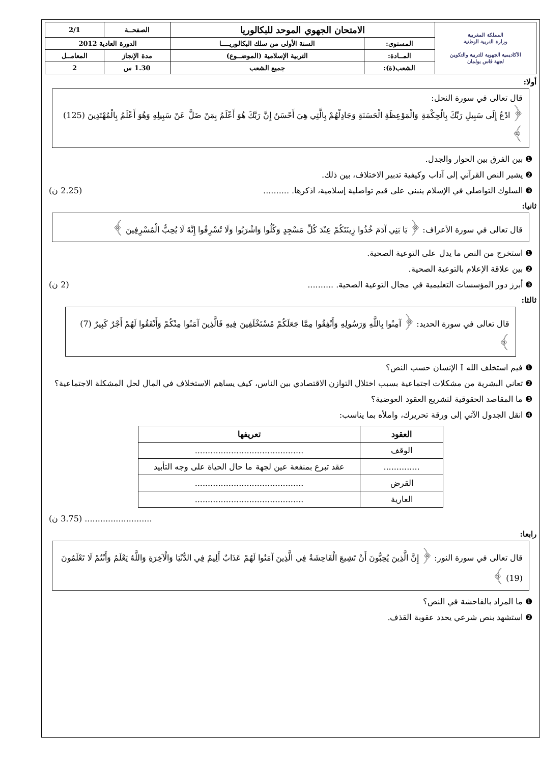| المملكة المغربية وزارة التربية الوطنية الأكاديمية الجهوية للتربية والتكوين لجهة فاس بولمان | الامتحان الجهوي الموحد للبكالوريا | | الصفحــة | 2/1 |
| | المستوى: | السنة الأولى من سلك البكالوريــــا | الدورة العادية 2012 | |
| | المــادة: | التربية الإسلامية (الموضــوع) | مدة الإنجاز | المعامــل |
| | الشعب(ة): | جميع الشعب | 1.30 س | 2 |
أولا:
قال تعالى في سورة النحل:
﴿ ادْعُ إِلَى سَبِيلِ رَبِّكَ بِالْحِكْمَةِ وَالْمَوْعِظَةِ الْحَسَنَةِ وَجَادِلْهُمْ بِالَّتِي هِيَ أَحْسَنُ إِنَّ رَبَّكَ هُوَ أَعْلَمُ بِمَنْ ضَلَّ عَنْ سَبِيلِهِ وَهُوَ أَعْلَمُ بِالْمُهْتَدِينَ (125) ﴾
❶ بين الفرق بين الحوار والجدل.
❷ يشير النص القرآني إلى آداب وكيفية تدبير الاختلاف، بين ذلك.
❸ السلوك التواصلي في الإسلام ينبني على قيم تواصلية إسلامية، اذكرها. .......... (2.25 ن)
ثانيا:
قال تعالى في سورة الأعراف: ﴿ يَا بَنِي آدَمَ خُذُوا زِينَتَكُمْ عِنْدَ كُلِّ مَسْجِدٍ وَكُلُوا وَاشْرَبُوا وَلَا تُسْرِفُوا إِنَّهُ لَا يُحِبُّ الْمُسْرِفِينَ ﴾
❶ استخرج من النص ما يدل على التوعية الصحية.
❷ بين علاقة الإعلام بالتوعية الصحية.
❸ أبرز دور المؤسسات التعليمية في مجال التوعية الصحية. .......... (2 ن)
ثالثا:
قال تعالى في سورة الحديد: ﴿ آمِنُوا بِاللَّهِ وَرَسُولِهِ وَأَنْفِقُوا مِمَّا جَعَلَكُمْ مُسْتَخْلَفِينَ فِيهِ فَالَّذِينَ آمَنُوا مِنْكُمْ وَأَنْفَقُوا لَهُمْ أَجْرٌ كَبِيرٌ (7) ﴾
❶ فيم استخلف الله I الإنسان حسب النص؟
❷ تعاني البشرية من مشكلات اجتماعية بسبب اختلال التوازن الاقتصادي بين الناس، كيف يساهم الاستخلاف في المال لحل المشكلة الاجتماعية؟
❸ ما المقاصد الحقوقية لتشريع العقود العوضية؟
❹ انقل الجدول الآتي إلى ورقة تحريرك، واملأه بما يناسب:
| العقود | تعريفها |
| --- | --- |
| الوقف | .......................................... |
| .............. | عقد تبرع بمنفعة عين لجهة ما حال الحياة على وجه التأبيد |
| القرض | .......................................... |
| العارية | .......................................... |
.......................... (3.75 ن)
رابعا:
قال تعالى في سورة النور: ﴿ إِنَّ الَّذِينَ يُحِبُّونَ أَنْ تَشِيعَ الْفَاحِشَةُ فِي الَّذِينَ آمَنُوا لَهُمْ عَذَابٌ أَلِيمٌ فِي الدُّنْيَا وَالْآخِرَةِ وَاللَّهُ يَعْلَمُ وَأَنْتُمْ لَا تَعْلَمُونَ (19) ﴾
❶ ما المراد بالفاحشة في النص؟
❷ استشهد بنص شرعي يحدد عقوبة القذف.